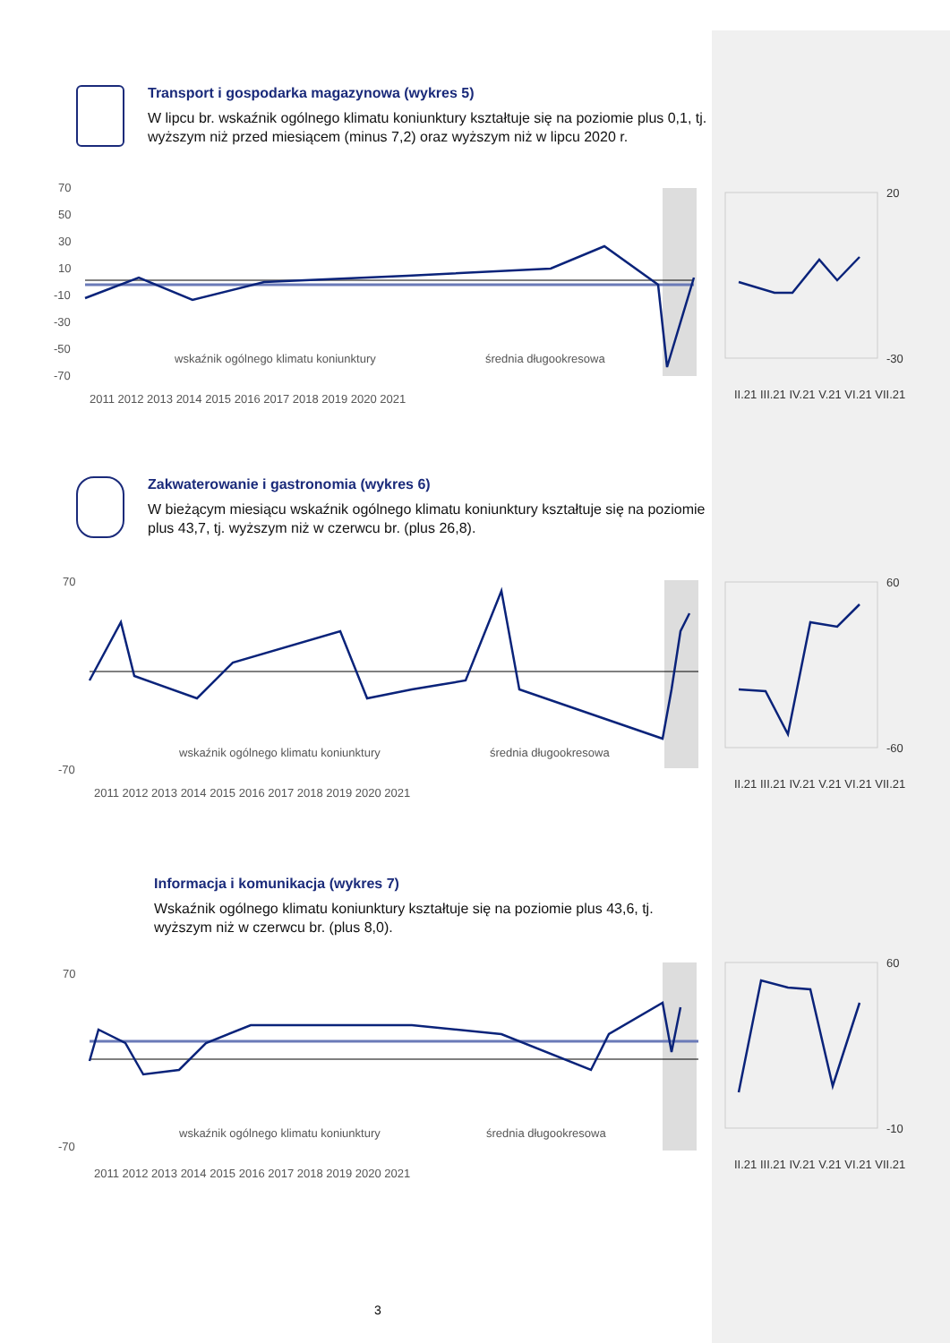Transport i gospodarka magazynowa (wykres 5)
W lipcu br. wskaźnik ogólnego klimatu koniunktury kształtuje się na poziomie plus 0,1, tj. wyższym niż przed miesiącem (minus 7,2) oraz wyższym niż w lipcu 2020 r.
70
50
30
10
-10
-30
-50
-70
wskaźnik ogólnego klimatu koniunktury
średnia długookresowa
2011 2012 2013 2014 2015 2016 2017 2018 2019 2020 2021
20
-30
II.21 III.21 IV.21 V.21 VI.21 VII.21
Zakwaterowanie i gastronomia (wykres 6)
W bieżącym miesiącu wskaźnik ogólnego klimatu koniunktury kształtuje się na poziomie plus 43,7, tj. wyższym niż w czerwcu br. (plus 26,8).
70
-70
wskaźnik ogólnego klimatu koniunktury
średnia długookresowa
2011 2012 2013 2014 2015 2016 2017 2018 2019 2020 2021
60
-60
II.21 III.21 IV.21 V.21 VI.21 VII.21
Informacja i komunikacja (wykres 7)
Wskaźnik ogólnego klimatu koniunktury kształtuje się na poziomie plus 43,6, tj. wyższym niż w czerwcu br. (plus 8,0).
70
-70
wskaźnik ogólnego klimatu koniunktury
średnia długookresowa
2011 2012 2013 2014 2015 2016 2017 2018 2019 2020 2021
60
-10
II.21 III.21 IV.21 V.21 VI.21 VII.21
3